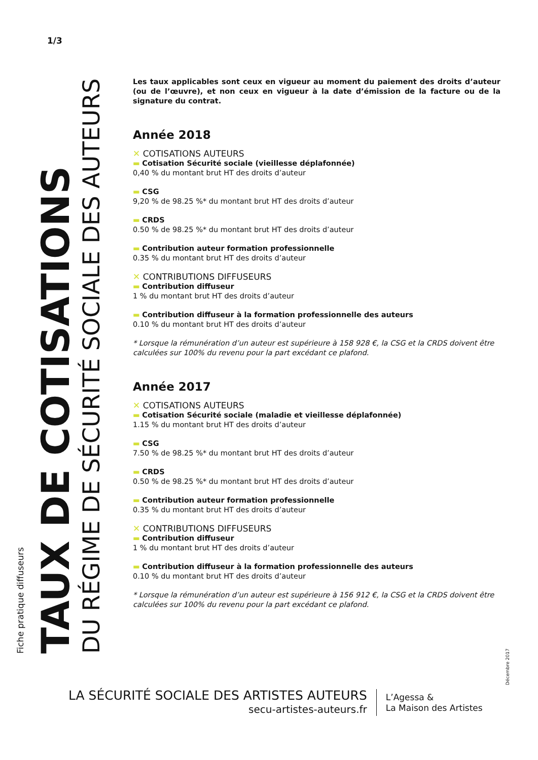1/3
Fiche pratique diffuseurs
TAUX DE COTISATIONS
DU RÉGIME DE SÉCURITÉ SOCIALE DES AUTEURS
Les taux applicables sont ceux en vigueur au moment du paiement des droits d’auteur (ou de l’œuvre), et non ceux en vigueur à la date d’émission de la facture ou de la signature du contrat.
Année 2018
✕ COTISATIONS AUTEURS
▬ Cotisation Sécurité sociale (vieillesse déplafonnée)
0,40 % du montant brut HT des droits d’auteur
▬ CSG
9,20 % de 98.25 %* du montant brut HT des droits d’auteur
▬ CRDS
0.50 % de 98.25 %* du montant brut HT des droits d’auteur
▬ Contribution auteur formation professionnelle
0.35 % du montant brut HT des droits d’auteur
✕ CONTRIBUTIONS DIFFUSEURS
▬ Contribution diffuseur
1 % du montant brut HT des droits d’auteur
▬ Contribution diffuseur à la formation professionnelle des auteurs
0.10 % du montant brut HT des droits d’auteur
* Lorsque la rémunération d’un auteur est supérieure à 158 928 €, la CSG et la CRDS doivent être calculées sur 100% du revenu pour la part excédant ce plafond.
Année 2017
✕ COTISATIONS AUTEURS
▬ Cotisation Sécurité sociale (maladie et vieillesse déplafonnée)
1.15 % du montant brut HT des droits d’auteur
▬ CSG
7.50 % de 98.25 %* du montant brut HT des droits d’auteur
▬ CRDS
0.50 % de 98.25 %* du montant brut HT des droits d’auteur
▬ Contribution auteur formation professionnelle
0.35 % du montant brut HT des droits d’auteur
✕ CONTRIBUTIONS DIFFUSEURS
▬ Contribution diffuseur
1 % du montant brut HT des droits d’auteur
▬ Contribution diffuseur à la formation professionnelle des auteurs
0.10 % du montant brut HT des droits d’auteur
* Lorsque la rémunération d’un auteur est supérieure à 156 912 €, la CSG et la CRDS doivent être calculées sur 100% du revenu pour la part excédant ce plafond.
Décembre 2017
LA SÉCURITÉ SOCIALE DES ARTISTES AUTEURS
secu-artistes-auteurs.fr
L’Agessa &
La Maison des Artistes